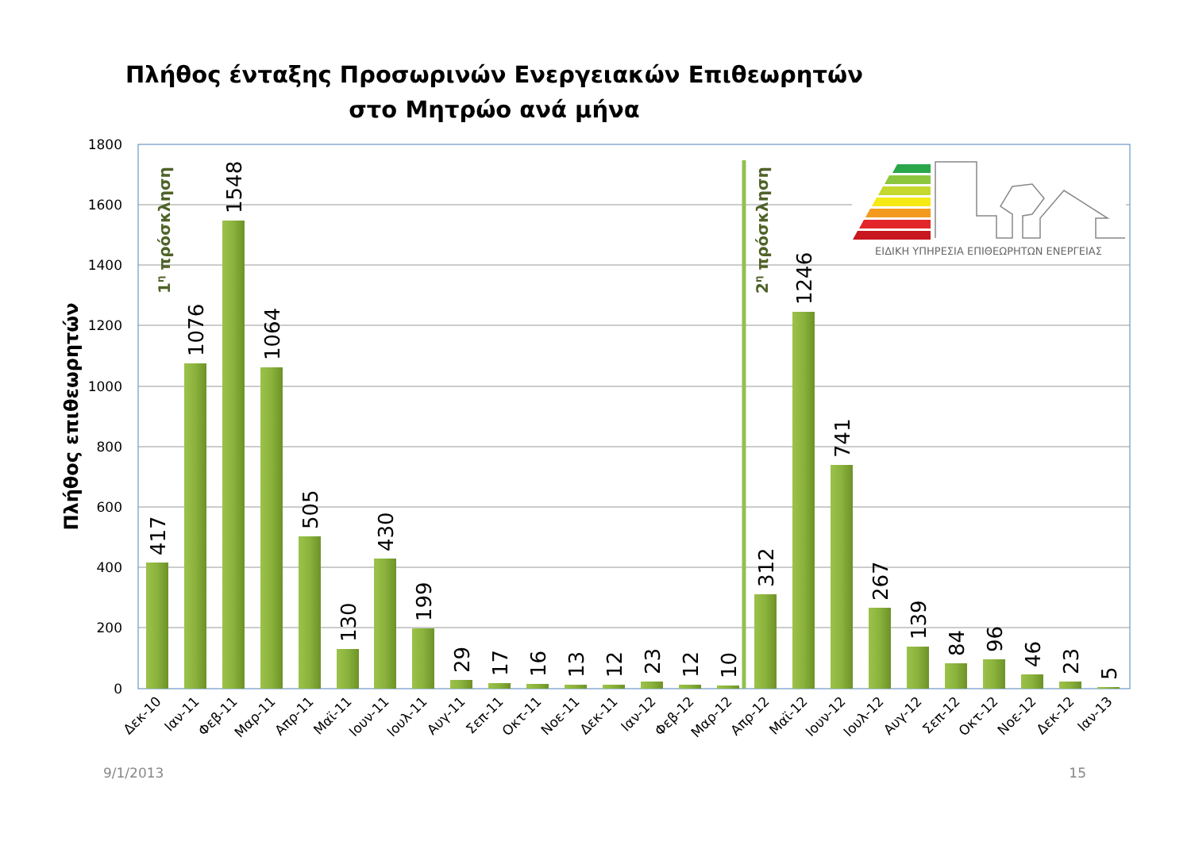Πλήθος ένταξης Προσωρινών Ενεργειακών Επιθεωρητών
στο Μητρώο ανά μήνα
1800
1600
1400
1200
1000
800
600
400
200
0
Πλήθος επιθεωρητών
1η πρόσκληση
2η πρόσκληση
417
1076
1548
1064
505
130
430
199
29
17
16
13
12
23
12
10
312
1246
741
267
139
84
96
46
23
5
Δεκ-10
Ιαν-11
Φεβ-11
Μαρ-11
Απρ-11
Μαϊ-11
Ιουν-11
Ιουλ-11
Αυγ-11
Σεπ-11
Οκτ-11
Νοε-11
Δεκ-11
Ιαν-12
Φεβ-12
Μαρ-12
Απρ-12
Μαϊ-12
Ιουν-12
Ιουλ-12
Αυγ-12
Σεπ-12
Οκτ-12
Νοε-12
Δεκ-12
Ιαν-13
ΕΙΔΙΚΗ ΥΠΗΡΕΣΙΑ ΕΠΙΘΕΩΡΗΤΩΝ ΕΝΕΡΓΕΙΑΣ
9/1/2013
15